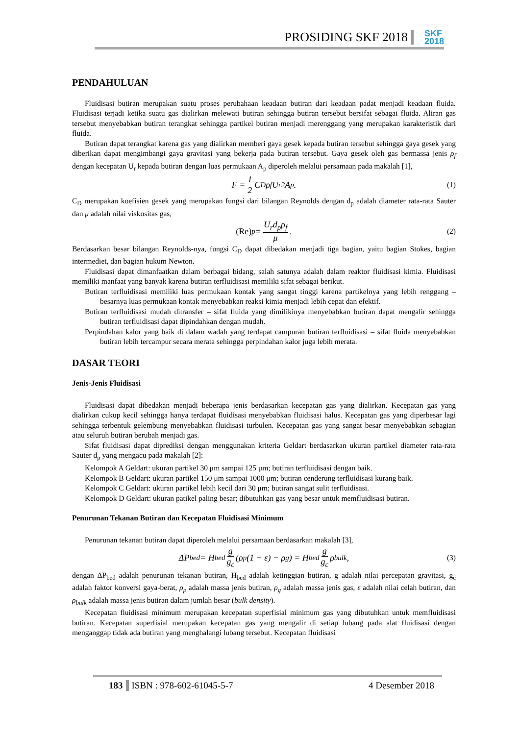PROSIDING SKF 2018 SKF
2018
PENDAHULUAN
Fluidisasi butiran merupakan suatu proses perubahaan keadaan butiran dari keadaan padat menjadi keadaan fluida. Fluidisasi terjadi ketika suatu gas dialirkan melewati butiran sehingga butiran tersebut bersifat sebagai fluida. Aliran gas tersebut menyebabkan butiran terangkat sehingga partikel butiran menjadi merenggang yang merupakan karakteristik dari fluida.
Butiran dapat terangkat karena gas yang dialirkan memberi gaya gesek kepada butiran tersebut sehingga gaya gesek yang diberikan dapat mengimbangi gaya gravitasi yang bekerja pada butiran tersebut. Gaya gesek oleh gas bermassa jenis ρ<sub>f</sub> dengan kecepatan U<sub>r</sub> kepada butiran dengan luas permukaan A<sub>p</sub> diperoleh melalui persamaan pada makalah [1],
F = 1 2 C<sub>D</sub>ρ<sub>f</sub>U<sub>r</sub><sup>2</sup>A<sub>p</sub> . (1)
C<sub>D</sub> merupakan koefisien gesek yang merupakan fungsi dari bilangan Reynolds dengan d<sub>p</sub> adalah diameter rata-rata Sauter dan μ adalah nilai viskositas gas,
(Re)<sub>p</sub> = U<sub>r</sub>d<sub>p</sub>ρ<sub>f</sub> μ. (2)
Berdasarkan besar bilangan Reynolds-nya, fungsi C<sub>D</sub> dapat dibedakan menjadi tiga bagian, yaitu bagian Stokes, bagian intermediet, dan bagian hukum Newton.
Fluidisasi dapat dimanfaatkan dalam berbagai bidang, salah satunya adalah dalam reaktor fluidisasi kimia. Fluidisasi memiliki manfaat yang banyak karena butiran terfluidisasi memiliki sifat sebagai berikut.
Butiran terfluidisasi memiliki luas permukaan kontak yang sangat tinggi karena partikelnya yang lebih renggang – besarnya luas permukaan kontak menyebabkan reaksi kimia menjadi lebih cepat dan efektif.
Butiran terfluidisasi mudah ditransfer – sifat fluida yang dimilikinya menyebabkan butiran dapat mengalir sehingga butiran terfluidisasi dapat dipindahkan dengan mudah.
Perpindahan kalor yang baik di dalam wadah yang terdapat campuran butiran terfluidisasi – sifat fluida menyebabkan butiran lebih tercampur secara merata sehingga perpindahan kalor juga lebih merata.
DASAR TEORI
Jenis-Jenis Fluidisasi
Fluidisasi dapat dibedakan menjadi beberapa jenis berdasarkan kecepatan gas yang dialirkan. Kecepatan gas yang dialirkan cukup kecil sehingga hanya terdapat fluidisasi menyebabkan fluidisasi halus. Kecepatan gas yang diperbesar lagi sehingga terbentuk gelembung menyebabkan fluidisasi turbulen. Kecepatan gas yang sangat besar menyebabkan sebagian atau seluruh butiran berubah menjadi gas.
Sifat fluidisasi dapat diprediksi dengan menggunakan kriteria Geldart berdasarkan ukuran partikel diameter rata-rata Sauter d<sub>p</sub> yang mengacu pada makalah [2]:
Kelompok A Geldart: ukuran partikel 30 μm sampai 125 μm; butiran terfluidisasi dengan baik.
Kelompok B Geldart: ukuran partikel 150 μm sampai 1000 μm; butiran cenderung terfluidisasi kurang baik.
Kelompok C Geldart: ukuran partikel lebih kecil dari 30 μm; butiran sangat sulit terfluidisasi.
Kelompok D Geldart: ukuran patikel paling besar; dibutuhkan gas yang besar untuk memfluidisasi butiran.
Penurunan Tekanan Butiran dan Kecepatan Fluidisasi Minimum
Penurunan tekanan butiran dapat diperoleh melalui persamaan berdasarkan makalah [3],
ΔP<sub>bed</sub> = H<sub>bed</sub> g g<sub>c</sub> (ρ<sub>p</sub>(1 − ε) − ρ<sub>g</sub>) = H<sub>bed</sub> g g<sub>c</sub> ρ<sub>bulk</sub> , (3)
dengan ΔP<sub>bed</sub> adalah penurunan tekanan butiran, H<sub>bed</sub> adalah ketinggian butiran, g adalah nilai percepatan gravitasi, g<sub>c</sub> adalah faktor konversi gaya-berat, ρ<sub>p</sub> adalah massa jenis butiran, ρ<sub>g</sub> adalah massa jenis gas, ε adalah nilai celah butiran, dan ρ<sub>bulk</sub> adalah massa jenis butiran dalam jumlah besar (bulk density).
Kecepatan fluidisasi minimum merupakan kecepatan superfisial minimum gas yang dibutuhkan untuk memfluidisasi butiran. Kecepatan superfisial merupakan kecepatan gas yang mengalir di setiap lubang pada alat fluidisasi dengan menganggap tidak ada butiran yang menghalangi lubang tersebut. Kecepatan fluidisasi
183 ISBN : 978-602-61045-5-7 4 Desember 2018